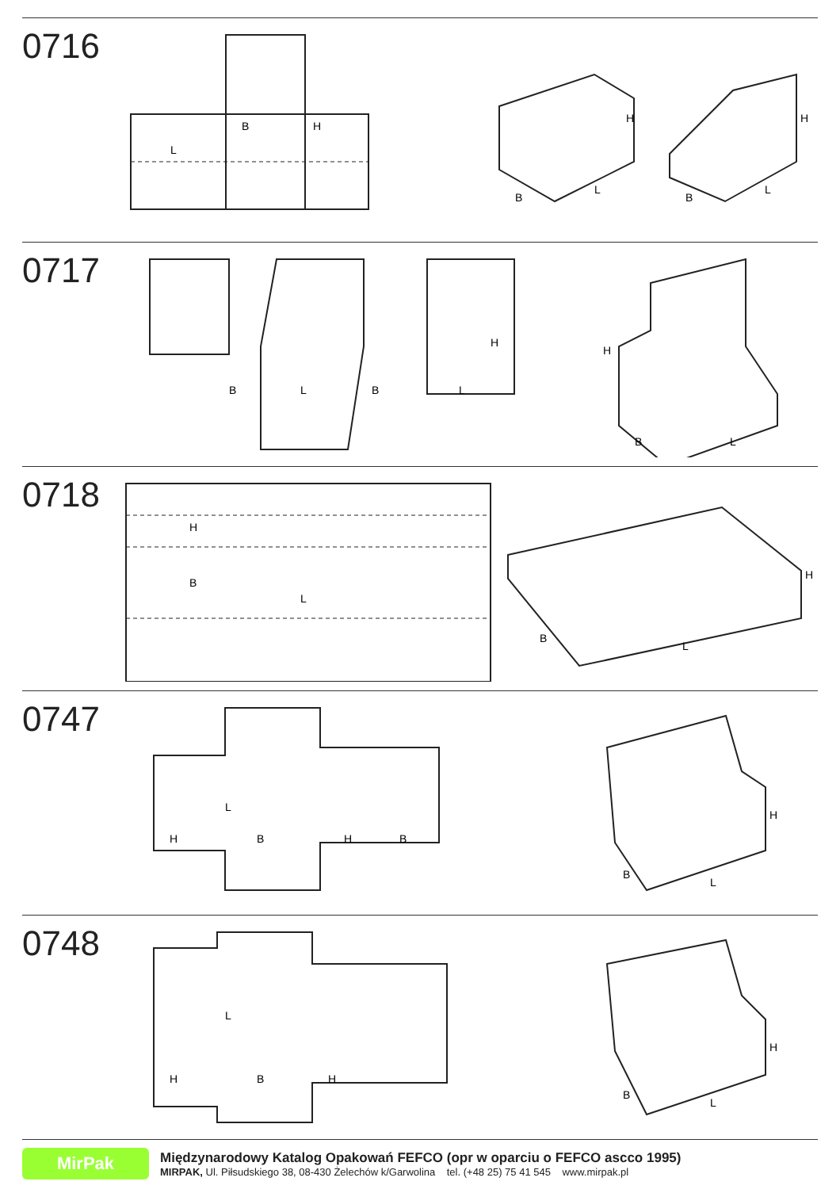0716
B
L
H
B
L
H
B
L
H
0717
B
L
B
L
H
H
B
L
0718
H
B
L
B
L
H
0747
L
H
B
H
B
B
L
H
0748
L
H
B
H
B
L
H
MirPak
Międzynarodowy Katalog Opakowań FEFCO (opr w oparciu o FEFCO ascco 1995)
MIRPAK, Ul. Piłsudskiego 38, 08-430 Żelechów k/Garwolina tel. (+48 25) 75 41 545 www.mirpak.pl